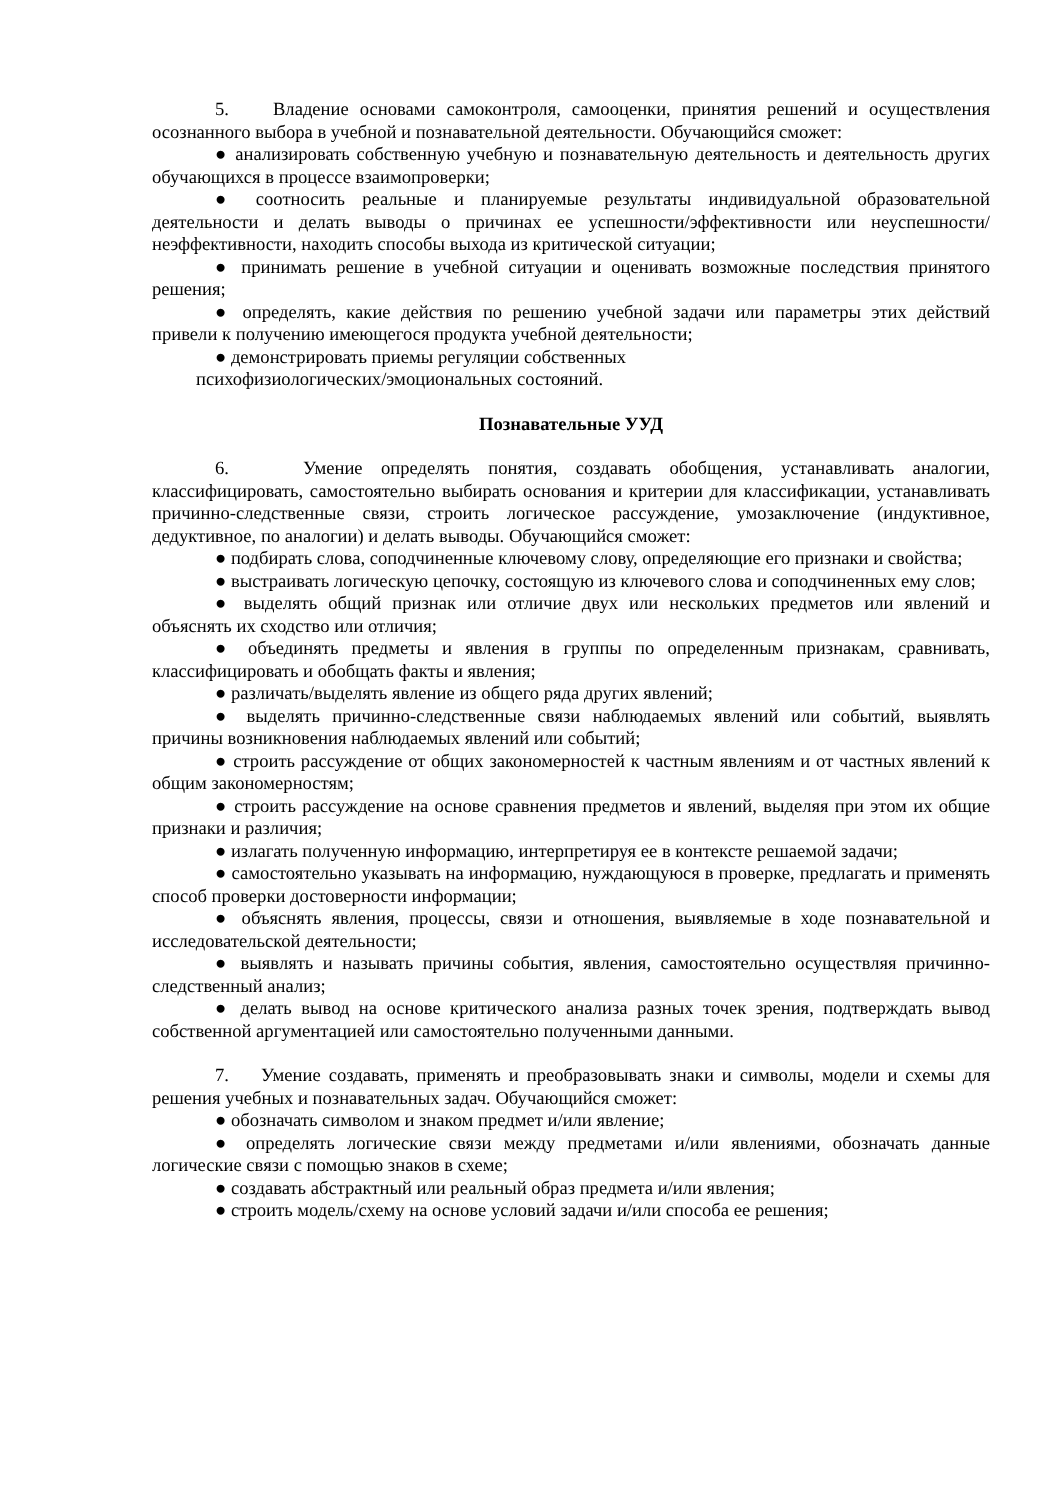5. Владение основами самоконтроля, самооценки, принятия решений и осуществления осознанного выбора в учебной и познавательной деятельности. Обучающийся сможет:
● анализировать собственную учебную и познавательную деятельность и деятельность других обучающихся в процессе взаимопроверки;
● соотносить реальные и планируемые результаты индивидуальной образовательной деятельности и делать выводы о причинах ее успешности/эффективности или неуспешности/неэффективности, находить способы выхода из критической ситуации;
● принимать решение в учебной ситуации и оценивать возможные последствия принятого решения;
● определять, какие действия по решению учебной задачи или параметры этих действий привели к получению имеющегося продукта учебной деятельности;
● демонстрировать приемы регуляции собственных
психофизиологических/эмоциональных состояний.
Познавательные УУД
6. Умение определять понятия, создавать обобщения, устанавливать аналогии, классифицировать, самостоятельно выбирать основания и критерии для классификации, устанавливать причинно-следственные связи, строить логическое рассуждение, умозаключение (индуктивное, дедуктивное, по аналогии) и делать выводы. Обучающийся сможет:
● подбирать слова, соподчиненные ключевому слову, определяющие его признаки и свойства;
● выстраивать логическую цепочку, состоящую из ключевого слова и соподчиненных ему слов;
● выделять общий признак или отличие двух или нескольких предметов или явлений и объяснять их сходство или отличия;
● объединять предметы и явления в группы по определенным признакам, сравнивать, классифицировать и обобщать факты и явления;
● различать/выделять явление из общего ряда других явлений;
● выделять причинно-следственные связи наблюдаемых явлений или событий, выявлять причины возникновения наблюдаемых явлений или событий;
● строить рассуждение от общих закономерностей к частным явлениям и от частных явлений к общим закономерностям;
● строить рассуждение на основе сравнения предметов и явлений, выделяя при этом их общие признаки и различия;
● излагать полученную информацию, интерпретируя ее в контексте решаемой задачи;
● самостоятельно указывать на информацию, нуждающуюся в проверке, предлагать и применять способ проверки достоверности информации;
● объяснять явления, процессы, связи и отношения, выявляемые в ходе познавательной и исследовательской деятельности;
● выявлять и называть причины события, явления, самостоятельно осуществляя причинно-следственный анализ;
● делать вывод на основе критического анализа разных точек зрения, подтверждать вывод собственной аргументацией или самостоятельно полученными данными.
7. Умение создавать, применять и преобразовывать знаки и символы, модели и схемы для решения учебных и познавательных задач. Обучающийся сможет:
● обозначать символом и знаком предмет и/или явление;
● определять логические связи между предметами и/или явлениями, обозначать данные логические связи с помощью знаков в схеме;
● создавать абстрактный или реальный образ предмета и/или явления;
● строить модель/схему на основе условий задачи и/или способа ее решения;